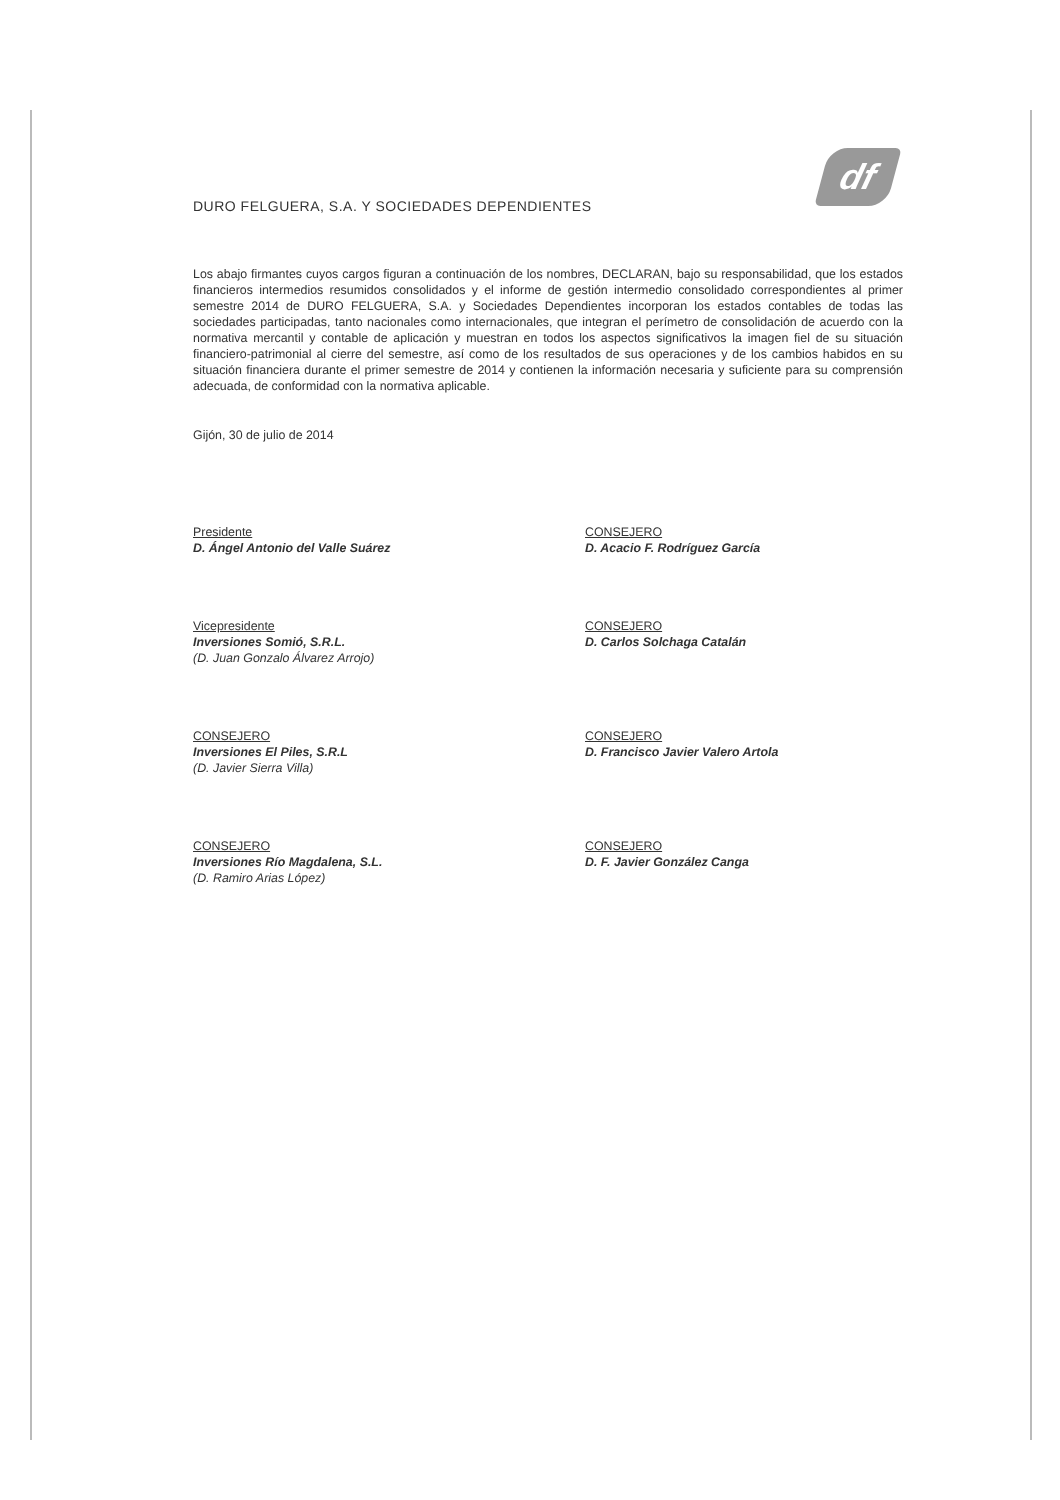df
DURO FELGUERA, S.A. Y SOCIEDADES DEPENDIENTES
Los abajo firmantes cuyos cargos figuran a continuación de los nombres, DECLARAN, bajo su responsabilidad, que los estados financieros intermedios resumidos consolidados y el informe de gestión intermedio consolidado correspondientes al primer semestre 2014 de DURO FELGUERA, S.A. y Sociedades Dependientes incorporan los estados contables de todas las sociedades participadas, tanto nacionales como internacionales, que integran el perímetro de consolidación de acuerdo con la normativa mercantil y contable de aplicación y muestran en todos los aspectos significativos la imagen fiel de su situación financiero-patrimonial al cierre del semestre, así como de los resultados de sus operaciones y de los cambios habidos en su situación financiera durante el primer semestre de 2014 y contienen la información necesaria y suficiente para su comprensión adecuada, de conformidad con la normativa aplicable.
Gijón, 30 de julio de 2014
Presidente
D. Ángel Antonio del Valle Suárez
CONSEJERO
D. Acacio F. Rodríguez García
Vicepresidente
Inversiones Somió, S.R.L.
(D. Juan Gonzalo Álvarez Arrojo)
CONSEJERO
D. Carlos Solchaga Catalán
CONSEJERO
Inversiones El Piles, S.R.L
(D. Javier Sierra Villa)
CONSEJERO
D. Francisco Javier Valero Artola
CONSEJERO
Inversiones Río Magdalena, S.L.
(D. Ramiro Arias López)
CONSEJERO
D. F. Javier González Canga